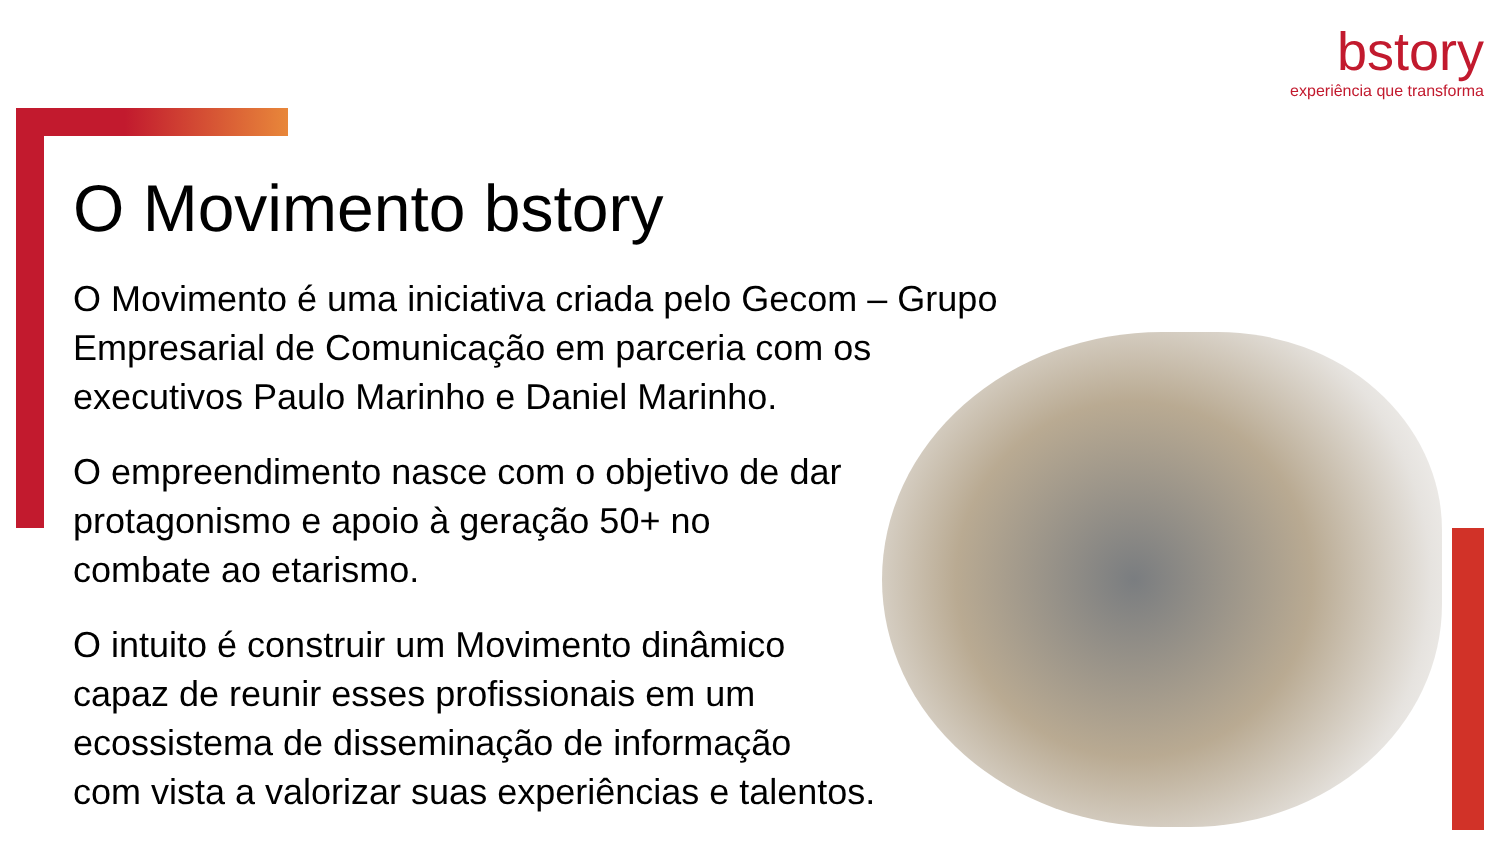bstory
experiência que transforma
O Movimento bstory
O Movimento é uma iniciativa criada pelo Gecom – Grupo
Empresarial de Comunicação em parceria com os
executivos Paulo Marinho e Daniel Marinho.
O empreendimento nasce com o objetivo de dar
protagonismo e apoio à geração 50+ no
combate ao etarismo.
O intuito é construir um Movimento dinâmico
capaz de reunir esses profissionais em um
ecossistema de disseminação de informação
com vista a valorizar suas experiências e talentos.